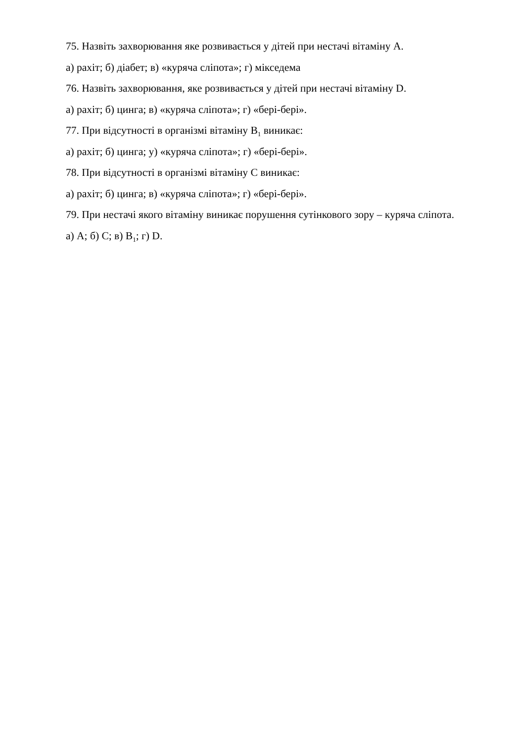75. Назвіть захворювання яке розвивається у дітей при нестачі вітаміну А.
а) рахіт; б) діабет; в) «куряча сліпота»; г) мікседема
76. Назвіть захворювання, яке розвивається у дітей при нестачі вітаміну D.
а) рахіт; б) цинга; в) «куряча сліпота»; г) «бері-бері».
77. При відсутності в організмі вітаміну В<sub>1</sub> виникає:
а) рахіт; б) цинга; у) «куряча сліпота»; г) «бері-бері».
78. При відсутності в організмі вітаміну С виникає:
а) рахіт; б) цинга; в) «куряча сліпота»; г) «бері-бері».
79. При нестачі якого вітаміну виникає порушення сутінкового зору – куряча сліпота.
а) А; б) С; в) В<sub>1</sub>; г) D.